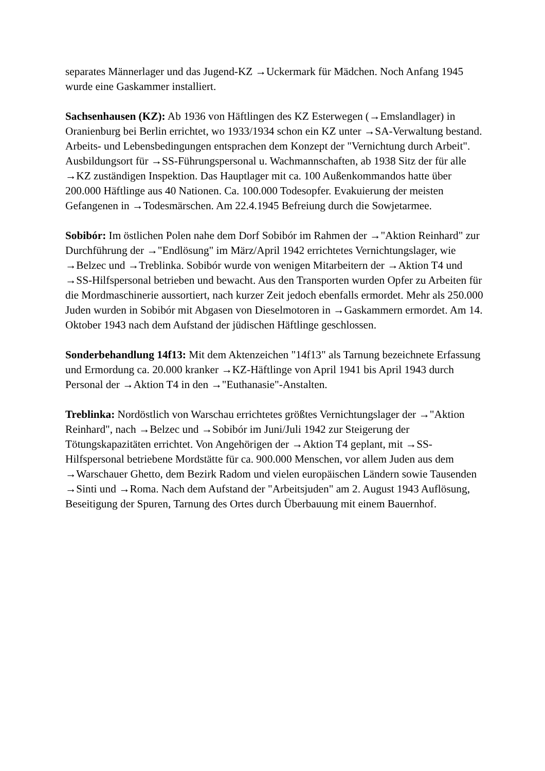separates Männerlager und das Jugend-KZ →Uckermark für Mädchen. Noch Anfang 1945 wurde eine Gaskammer installiert.
Sachsenhausen (KZ): Ab 1936 von Häftlingen des KZ Esterwegen (→Emslandlager) in Oranienburg bei Berlin errichtet, wo 1933/1934 schon ein KZ unter →SA-Verwaltung bestand. Arbeits- und Lebensbedingungen entsprachen dem Konzept der "Vernichtung durch Arbeit". Ausbildungsort für →SS-Führungspersonal u. Wachmannschaften, ab 1938 Sitz der für alle →KZ zuständigen Inspektion. Das Hauptlager mit ca. 100 Außenkommandos hatte über 200.000 Häftlinge aus 40 Nationen. Ca. 100.000 Todesopfer. Evakuierung der meisten Gefangenen in →Todesmärschen. Am 22.4.1945 Befreiung durch die Sowjetarmee.
Sobibór: Im östlichen Polen nahe dem Dorf Sobibór im Rahmen der →"Aktion Reinhard" zur Durchführung der →"Endlösung" im März/April 1942 errichtetes Vernichtungslager, wie →Belzec und →Treblinka. Sobibór wurde von wenigen Mitarbeitern der →Aktion T4 und →SS-Hilfspersonal betrieben und bewacht. Aus den Transporten wurden Opfer zu Arbeiten für die Mordmaschinerie aussortiert, nach kurzer Zeit jedoch ebenfalls ermordet. Mehr als 250.000 Juden wurden in Sobibór mit Abgasen von Dieselmotoren in →Gaskammern ermordet. Am 14. Oktober 1943 nach dem Aufstand der jüdischen Häftlinge geschlossen.
Sonderbehandlung 14f13: Mit dem Aktenzeichen "14f13" als Tarnung bezeichnete Erfassung und Ermordung ca. 20.000 kranker →KZ-Häftlinge von April 1941 bis April 1943 durch Personal der →Aktion T4 in den →"Euthanasie"-Anstalten.
Treblinka: Nordöstlich von Warschau errichtetes größtes Vernichtungslager der →"Aktion Reinhard", nach →Belzec und →Sobibór im Juni/Juli 1942 zur Steigerung der Tötungskapazitäten errichtet. Von Angehörigen der →Aktion T4 geplant, mit →SS-Hilfspersonal betriebene Mordstätte für ca. 900.000 Menschen, vor allem Juden aus dem →Warschauer Ghetto, dem Bezirk Radom und vielen europäischen Ländern sowie Tausenden →Sinti und →Roma. Nach dem Aufstand der "Arbeitsjuden" am 2. August 1943 Auflösung, Beseitigung der Spuren, Tarnung des Ortes durch Überbauung mit einem Bauernhof.